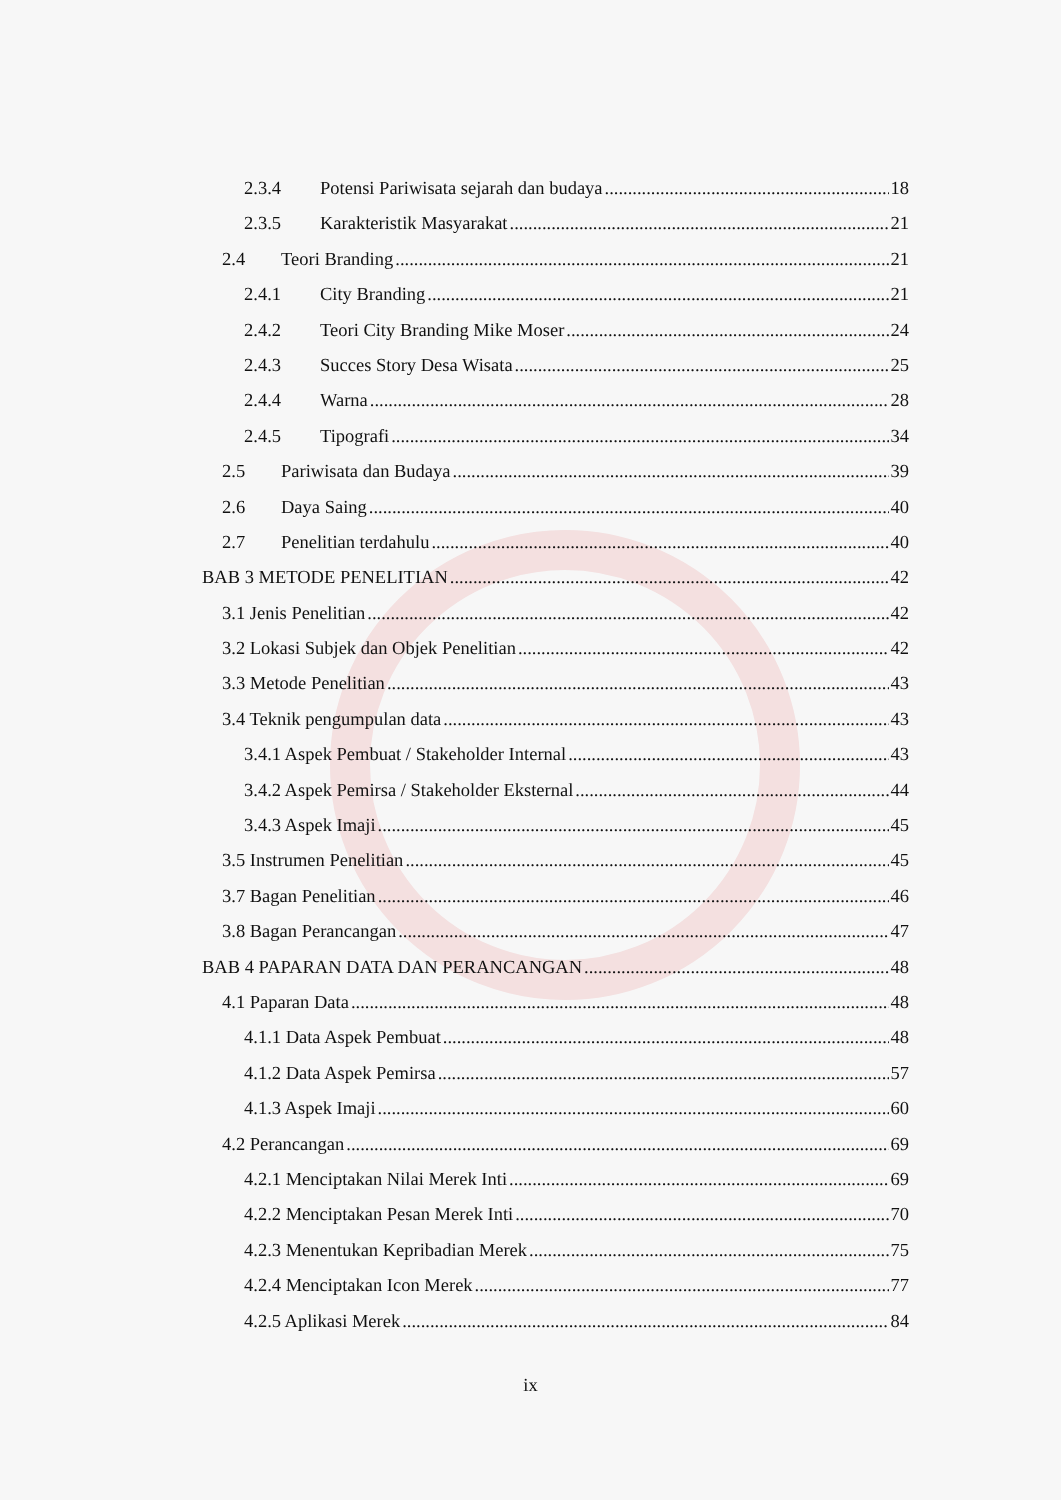2.3.4 Potensi Pariwisata sejarah dan budaya 18
2.3.5 Karakteristik Masyarakat 21
2.4 Teori Branding 21
2.4.1 City Branding 21
2.4.2 Teori City Branding Mike Moser 24
2.4.3 Succes Story Desa Wisata 25
2.4.4 Warna 28
2.4.5 Tipografi 34
2.5 Pariwisata dan Budaya 39
2.6 Daya Saing 40
2.7 Penelitian terdahulu 40
BAB 3 METODE PENELITIAN 42
3.1 Jenis Penelitian 42
3.2 Lokasi Subjek dan Objek Penelitian 42
3.3 Metode Penelitian 43
3.4 Teknik pengumpulan data 43
3.4.1 Aspek Pembuat / Stakeholder Internal 43
3.4.2 Aspek Pemirsa / Stakeholder Eksternal 44
3.4.3 Aspek Imaji 45
3.5 Instrumen Penelitian 45
3.7 Bagan Penelitian 46
3.8 Bagan Perancangan 47
BAB 4 PAPARAN DATA DAN PERANCANGAN 48
4.1 Paparan Data 48
4.1.1 Data Aspek Pembuat 48
4.1.2 Data Aspek Pemirsa 57
4.1.3 Aspek Imaji 60
4.2 Perancangan 69
4.2.1 Menciptakan Nilai Merek Inti 69
4.2.2 Menciptakan Pesan Merek Inti 70
4.2.3 Menentukan Kepribadian Merek 75
4.2.4 Menciptakan Icon Merek 77
4.2.5 Aplikasi Merek 84
ix